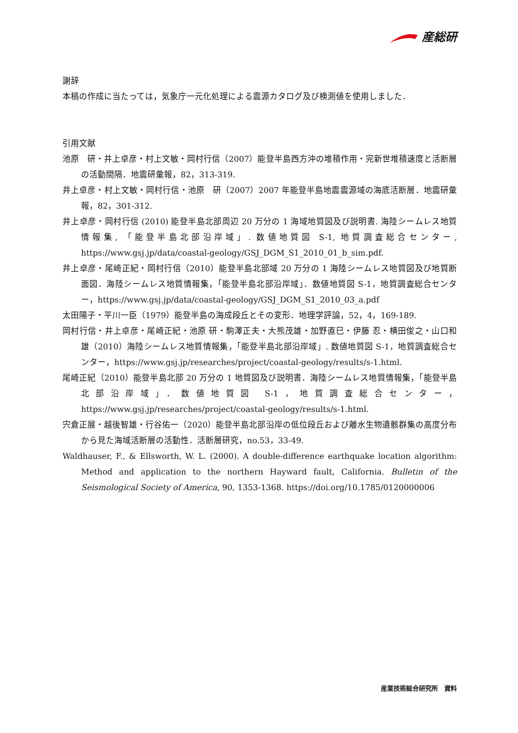産総研
謝辞
本稿の作成に当たっては，気象庁一元化処理による震源カタログ及び検測値を使用しました．
引用文献
池原　研・井上卓彦・村上文敏・岡村行信（2007）能登半島西方沖の堆積作用・完新世堆積速度と活断層の活動間隔．地震研彙報，82，313-319.
井上卓彦・村上文敏・岡村行信・池原　研（2007）2007 年能登半島地震震源域の海底活断層．地震研彙報，82，301-312.
井上卓彦・岡村行信 (2010) 能登半島北部周辺 20 万分の 1 海域地質図及び説明書. 海陸シームレス地質情報集, 「能登半島北部沿岸域」. 数値地質図 S-1, 地質調査総合センター, https://www.gsj.jp/data/coastal-geology/GSJ_DGM_S1_2010_01_b_sim.pdf.
井上卓彦・尾崎正紀・岡村行信（2010）能登半島北部域 20 万分の 1 海陸シームレス地質図及び地質断面図．海陸シームレス地質情報集，「能登半島北部沿岸域」．数値地質図 S-1，地質調査総合センター，https://www.gsj.jp/data/coastal-geology/GSJ_DGM_S1_2010_03_a.pdf
太田陽子・平川一臣（1979）能登半島の海成段丘とその変形．地理学評論，52，4，169-189.
岡村行信・井上卓彦・尾崎正紀・池原 研・駒澤正夫・大熊茂雄・加野直巳・伊藤 忍・横田俊之・山口和雄（2010）海陸シームレス地質情報集，「能登半島北部沿岸域」. 数値地質図 S-1，地質調査総合センター，https://www.gsj.jp/researches/project/coastal-geology/results/s-1.html.
尾崎正紀（2010）能登半島北部 20 万分の 1 地質図及び説明書．海陸シームレス地質情報集，「能登半島北部沿岸域」．数値地質図 S-1，地質調査総合センター，https://www.gsj.jp/researches/project/coastal-geology/results/s-1.html.
宍倉正展・越後智雄・行谷佑一（2020）能登半島北部沿岸の低位段丘および離水生物遺骸群集の高度分布から見た海域活断層の活動性．活断層研究，no.53，33-49.
Waldhauser, F., & Ellsworth, W. L. (2000). A double-difference earthquake location algorithm: Method and application to the northern Hayward fault, California. Bulletin of the Seismological Society of America, 90, 1353-1368. https://doi.org/10.1785/0120000006
産業技術総合研究所　資料